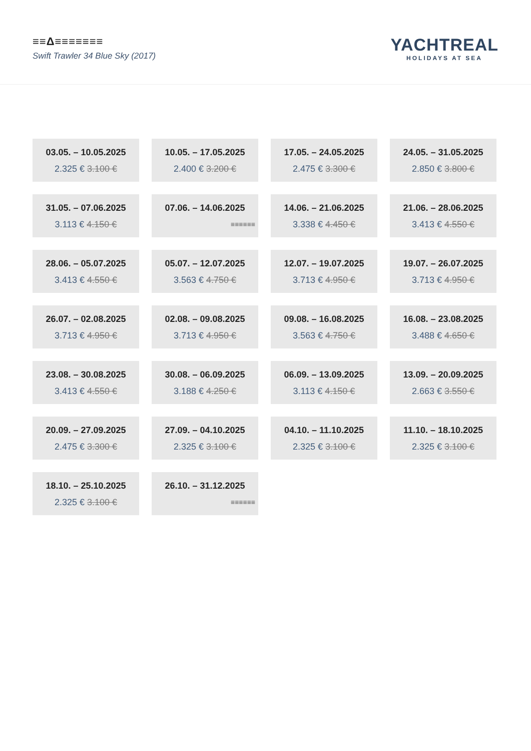≡≡Δ≡≡≡≡≡≡≡
Swift Trawler 34 Blue Sky (2017)
YACHTREAL
HOLIDAYS AT SEA
03.05. – 10.05.2025
2.325 € 3.100 €
10.05. – 17.05.2025
2.400 € 3.200 €
17.05. – 24.05.2025
2.475 € 3.300 €
24.05. – 31.05.2025
2.850 € 3.800 €
31.05. – 07.06.2025
3.113 € 4.150 €
07.06. – 14.06.2025
≡≡≡≡≡≡
14.06. – 21.06.2025
3.338 € 4.450 €
21.06. – 28.06.2025
3.413 € 4.550 €
28.06. – 05.07.2025
3.413 € 4.550 €
05.07. – 12.07.2025
3.563 € 4.750 €
12.07. – 19.07.2025
3.713 € 4.950 €
19.07. – 26.07.2025
3.713 € 4.950 €
26.07. – 02.08.2025
3.713 € 4.950 €
02.08. – 09.08.2025
3.713 € 4.950 €
09.08. – 16.08.2025
3.563 € 4.750 €
16.08. – 23.08.2025
3.488 € 4.650 €
23.08. – 30.08.2025
3.413 € 4.550 €
30.08. – 06.09.2025
3.188 € 4.250 €
06.09. – 13.09.2025
3.113 € 4.150 €
13.09. – 20.09.2025
2.663 € 3.550 €
20.09. – 27.09.2025
2.475 € 3.300 €
27.09. – 04.10.2025
2.325 € 3.100 €
04.10. – 11.10.2025
2.325 € 3.100 €
11.10. – 18.10.2025
2.325 € 3.100 €
18.10. – 25.10.2025
2.325 € 3.100 €
26.10. – 31.12.2025
≡≡≡≡≡≡